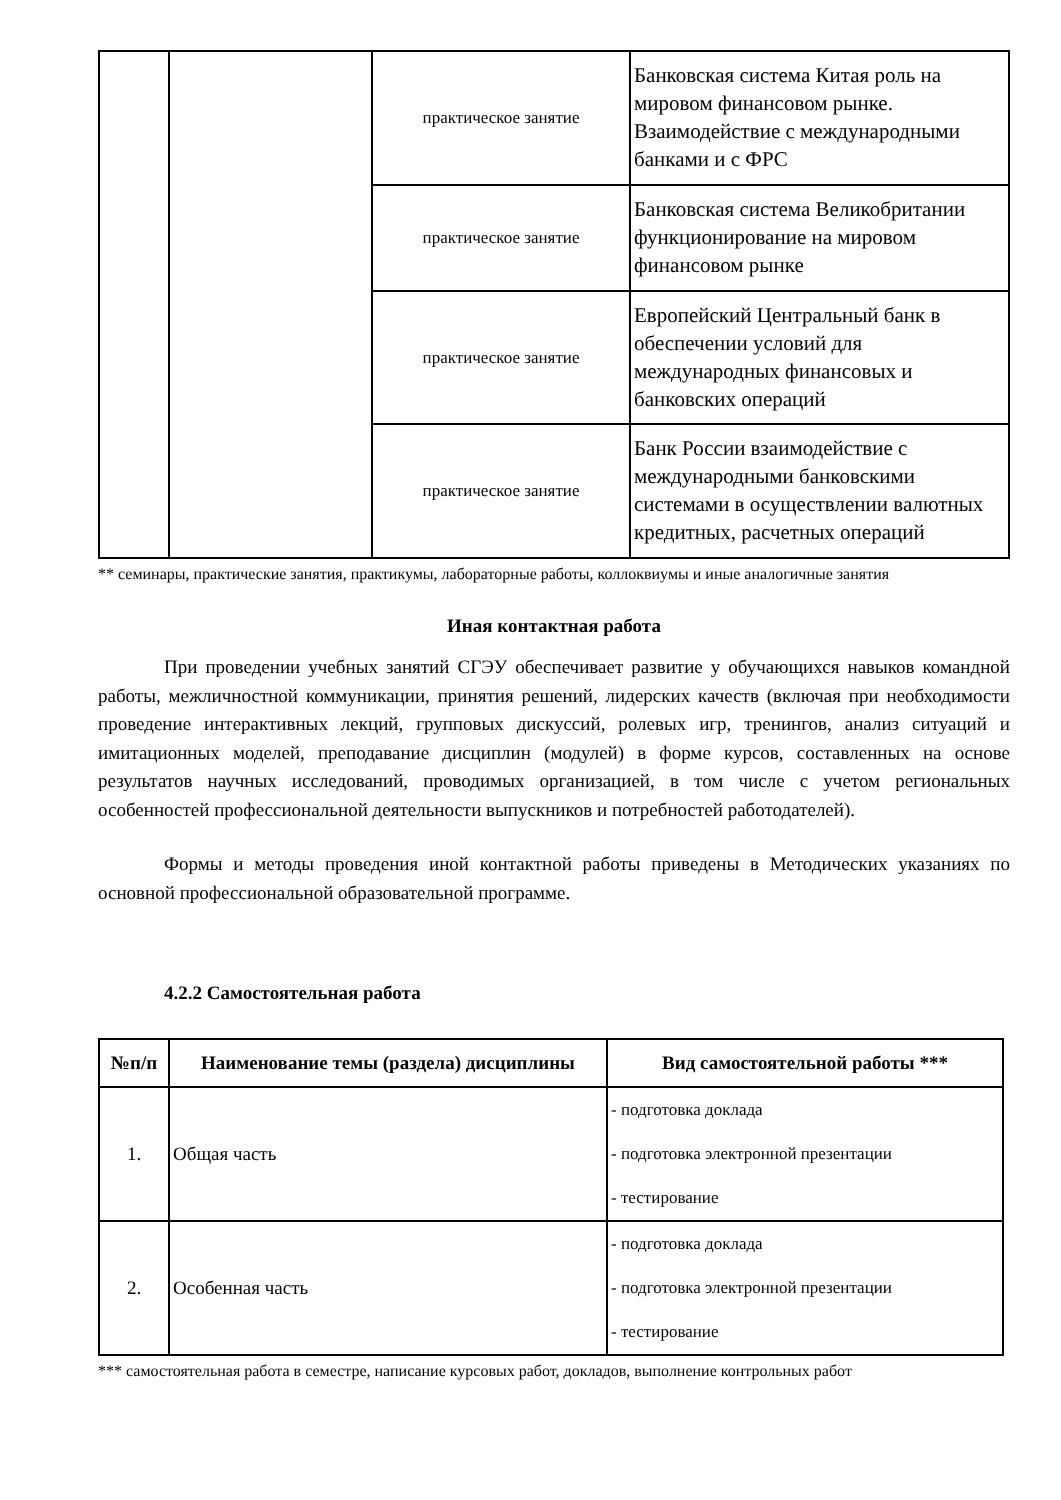| | | практическое занятие | Банковская система Китая роль на мировом финансовом рынке. Взаимодействие с международными банками и с ФРС |
| | | практическое занятие | Банковская система Великобритании функционирование на мировом финансовом рынке |
| | | практическое занятие | Европейский Центральный банк в обеспечении условий для международных финансовых и банковских операций |
| | | практическое занятие | Банк России взаимодействие с международными банковскими системами в осуществлении валютных кредитных, расчетных операций |
** семинары, практические занятия, практикумы, лабораторные работы, коллоквиумы и иные аналогичные занятия
Иная контактная работа
При проведении учебных занятий СГЭУ обеспечивает развитие у обучающихся навыков командной работы, межличностной коммуникации, принятия решений, лидерских качеств (включая при необходимости проведение интерактивных лекций, групповых дискуссий, ролевых игр, тренингов, анализ ситуаций и имитационных моделей, преподавание дисциплин (модулей) в форме курсов, составленных на основе результатов научных исследований, проводимых организацией, в том числе с учетом региональных особенностей профессиональной деятельности выпускников и потребностей работодателей).
Формы и методы проведения иной контактной работы приведены в Методических указаниях по основной профессиональной образовательной программе.
4.2.2 Самостоятельная работа
| №п/п | Наименование темы (раздела) дисциплины | Вид самостоятельной работы *** |
| --- | --- | --- |
| 1. | Общая часть | - подготовка доклада - подготовка электронной презентации - тестирование |
| 2. | Особенная часть | - подготовка доклада - подготовка электронной презентации - тестирование |
*** самостоятельная работа в семестре, написание курсовых работ, докладов, выполнение контрольных работ